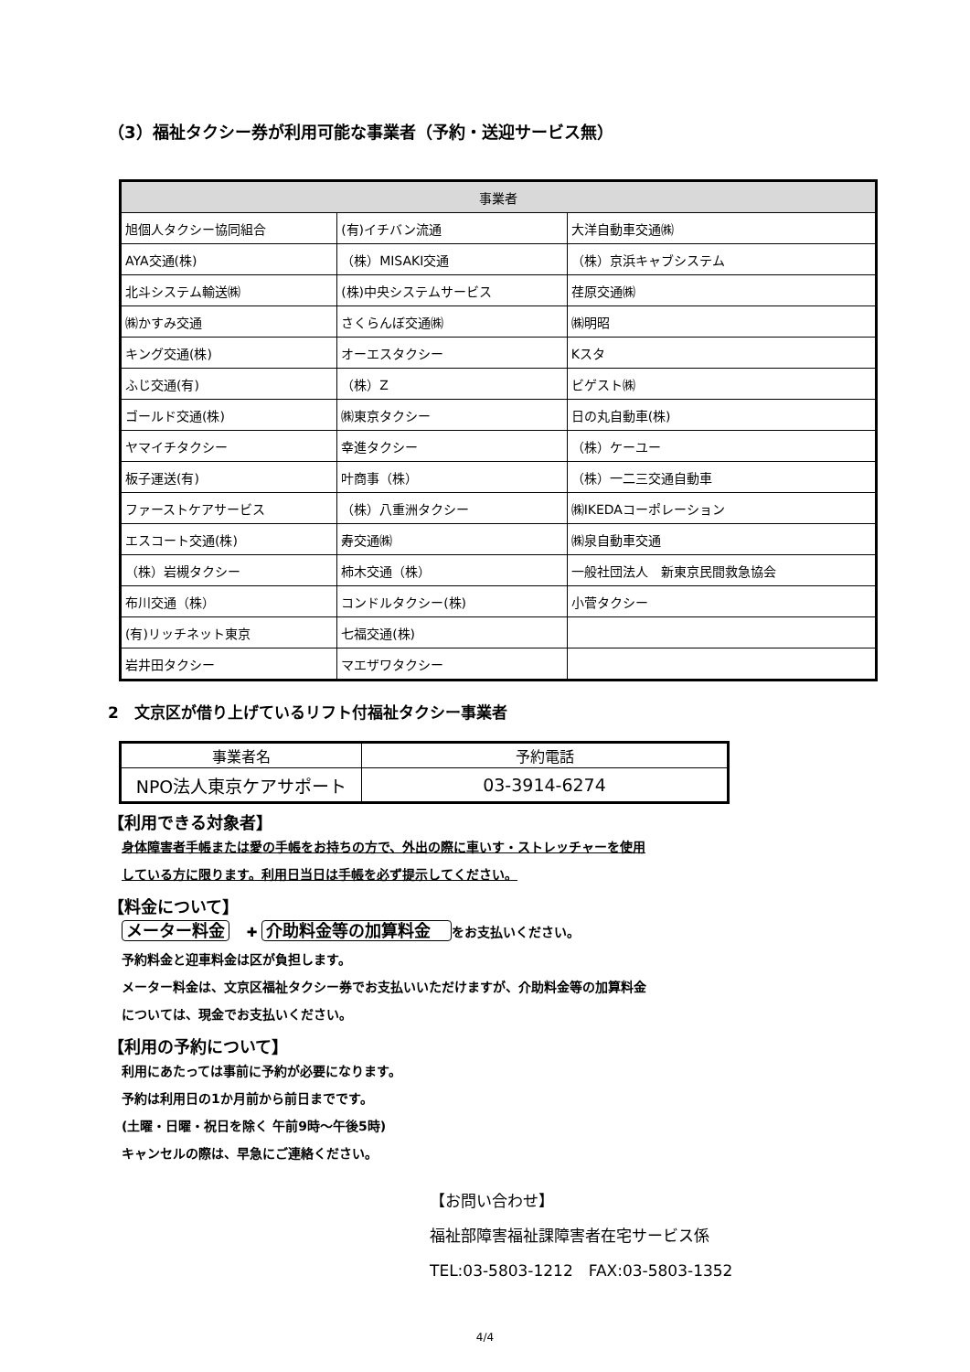（3）福祉タクシー券が利用可能な事業者（予約・送迎サービス無）
| 事業者 | | |
| --- | --- | --- |
| 旭個人タクシー協同組合 | (有)イチバン流通 | 大洋自動車交通㈱ |
| AYA交通(株) | （株）MISAKI交通 | （株）京浜キャブシステム |
| 北斗システム輸送㈱ | (株)中央システムサービス | 荏原交通㈱ |
| ㈱かすみ交通 | さくらんぼ交通㈱ | ㈱明昭 |
| キング交通(株) | オーエスタクシー | Kスタ |
| ふじ交通(有) | （株）Z | ビゲスト㈱ |
| ゴールド交通(株) | ㈱東京タクシー | 日の丸自動車(株) |
| ヤマイチタクシー | 幸進タクシー | （株）ケーユー |
| 板子運送(有) | 叶商事（株） | （株）一二三交通自動車 |
| ファーストケアサービス | （株）八重洲タクシー | ㈱IKEDAコーポレーション |
| エスコート交通(株) | 寿交通㈱ | ㈱泉自動車交通 |
| （株）岩槻タクシー | 柿木交通（株） | 一般社団法人 新東京民間救急協会 |
| 布川交通（株） | コンドルタクシー(株) | 小菅タクシー |
| (有)リッチネット東京 | 七福交通(株) | |
| 岩井田タクシー | マエザワタクシー | |
2　文京区が借り上げているリフト付福祉タクシー事業者
| 事業者名 | 予約電話 |
| --- | --- |
| NPO法人東京ケアサポート | 03-3914-6274 |
【利用できる対象者】
身体障害者手帳または愛の手帳をお持ちの方で、外出の際に車いす・ストレッチャーを使用
している方に限ります。利用日当日は手帳を必ず提示してください。
【料金について】
メーター料金 　✚ 介助料金等の加算料金　をお支払いください。
予約料金と迎車料金は区が負担します。
メーター料金は、文京区福祉タクシー券でお支払いいただけますが、介助料金等の加算料金
については、現金でお支払いください。
【利用の予約について】
利用にあたっては事前に予約が必要になります。
予約は利用日の1か月前から前日までです。
(土曜・日曜・祝日を除く 午前9時～午後5時)
キャンセルの際は、早急にご連絡ください。
【お問い合わせ】
福祉部障害福祉課障害者在宅サービス係
TEL:03-5803-1212　FAX:03-5803-1352
4/4